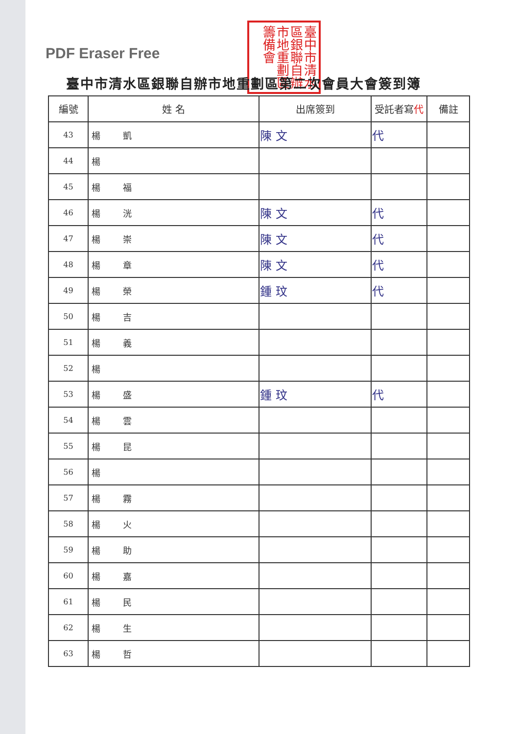PDF Eraser Free
臺中市清水區銀聯自辦市地重劃區籌備會
臺中市清水區銀聯自辦市地重劃區第二次會員大會簽到簿
| 編號 | 姓 名 | 出席簽到 | 受託者寫 代 | 備註 |
| --- | --- | --- | --- | --- |
| 43 | 楊 凱 | 陳 文 | 代 | |
| 44 | 楊 | | | |
| 45 | 楊 福 | | | |
| 46 | 楊 洸 | 陳 文 | 代 | |
| 47 | 楊 崇 | 陳 文 | 代 | |
| 48 | 楊 章 | 陳 文 | 代 | |
| 49 | 楊 榮 | 鍾 玟 | 代 | |
| 50 | 楊 吉 | | | |
| 51 | 楊 義 | | | |
| 52 | 楊 | | | |
| 53 | 楊 盛 | 鍾 玟 | 代 | |
| 54 | 楊 雲 | | | |
| 55 | 楊 昆 | | | |
| 56 | 楊 | | | |
| 57 | 楊 霧 | | | |
| 58 | 楊 火 | | | |
| 59 | 楊 助 | | | |
| 60 | 楊 嘉 | | | |
| 61 | 楊 民 | | | |
| 62 | 楊 生 | | | |
| 63 | 楊 哲 | | | |